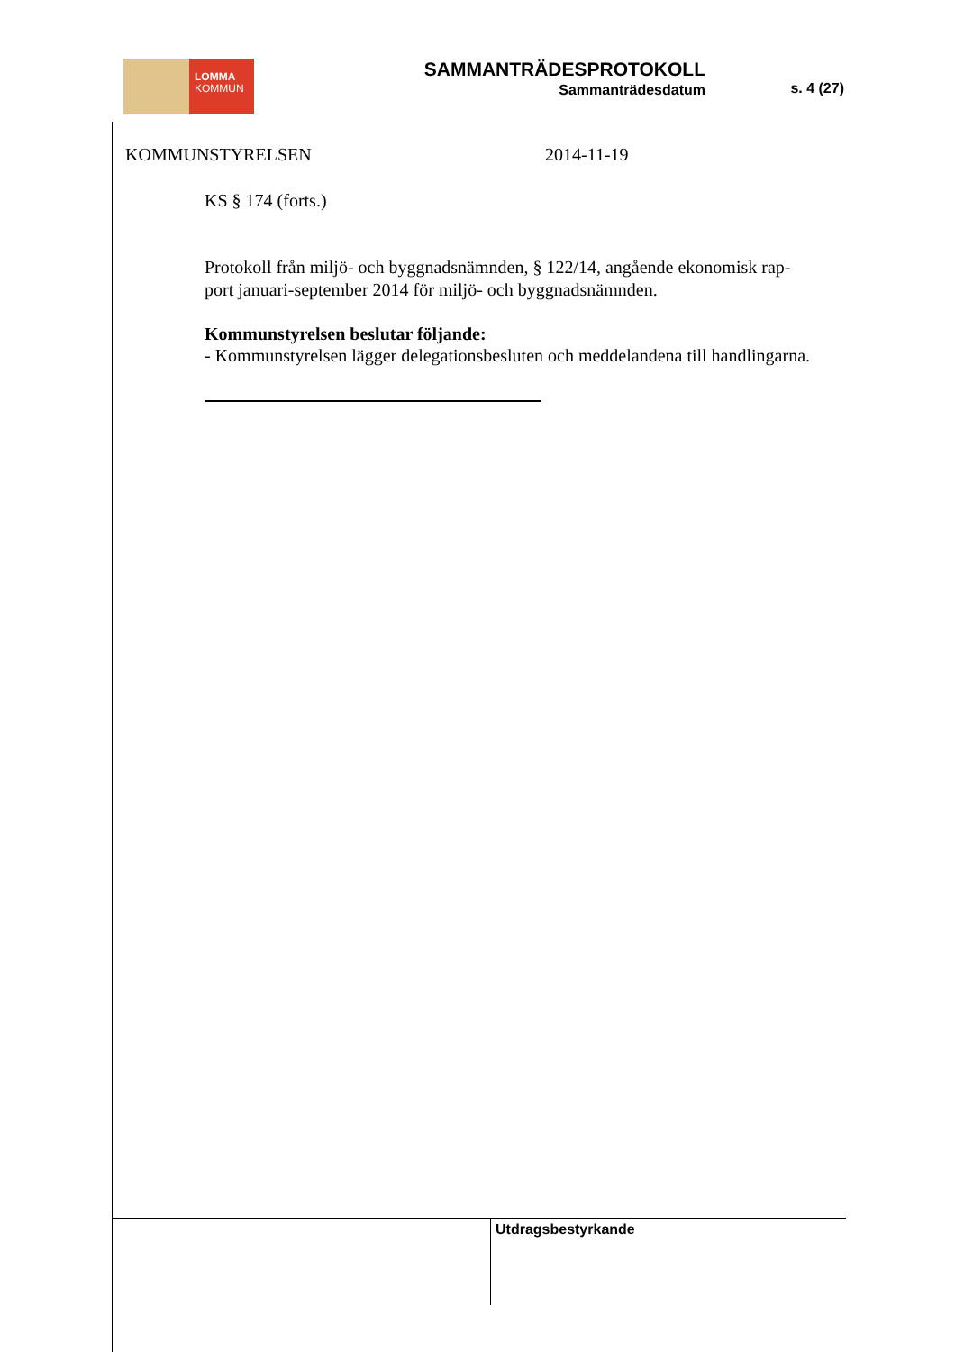LOMMA
KOMMUN
SAMMANTRÄDESPROTOKOLL
Sammanträdesdatum
s. 4 (27)
KOMMUNSTYRELSEN 2014-11-19
KS § 174 (forts.)
Protokoll från miljö- och byggnadsnämnden, § 122/14, angående ekonomisk rap-
port januari-september 2014 för miljö- och byggnadsnämnden.
Kommunstyrelsen beslutar följande:
- Kommunstyrelsen lägger delegationsbesluten och meddelandena till handlingarna.
Utdragsbestyrkande